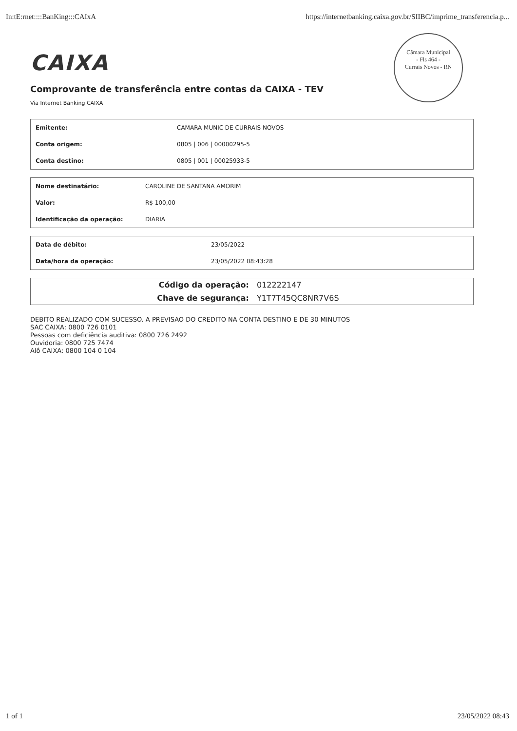In:tE:rnet::::BanKing:::CAIxA https://internetbanking.caixa.gov.br/SIIBC/imprime_transferencia.p...
Câmara Municipal
- Fls 464 -
Currais Novos - RN
CAIXA
Comprovante de transferência entre contas da CAIXA - TEV
Via Internet Banking CAIXA
| Emitente: | CAMARA MUNIC DE CURRAIS NOVOS |
| Conta origem: | 0805 / 006 / 00000295-5 |
| Conta destino: | 0805 / 001 / 00025933-5 |
| Nome destinatário: | CAROLINE DE SANTANA AMORIM |
| Valor: | R$ 100,00 |
| Identificação da operação: | DIARIA |
| Data de débito: | 23/05/2022 |
| Data/hora da operação: | 23/05/2022 08:43:28 |
| Código da operação: | 012222147 |
| Chave de segurança: | Y1T7T45QC8NR7V6S |
DEBITO REALIZADO COM SUCESSO. A PREVISAO DO CREDITO NA CONTA DESTINO E DE 30 MINUTOS
SAC CAIXA: 0800 726 0101
Pessoas com deficiência auditiva: 0800 726 2492
Ouvidoria: 0800 725 7474
Alô CAIXA: 0800 104 0 104
1 of 1 23/05/2022 08:43